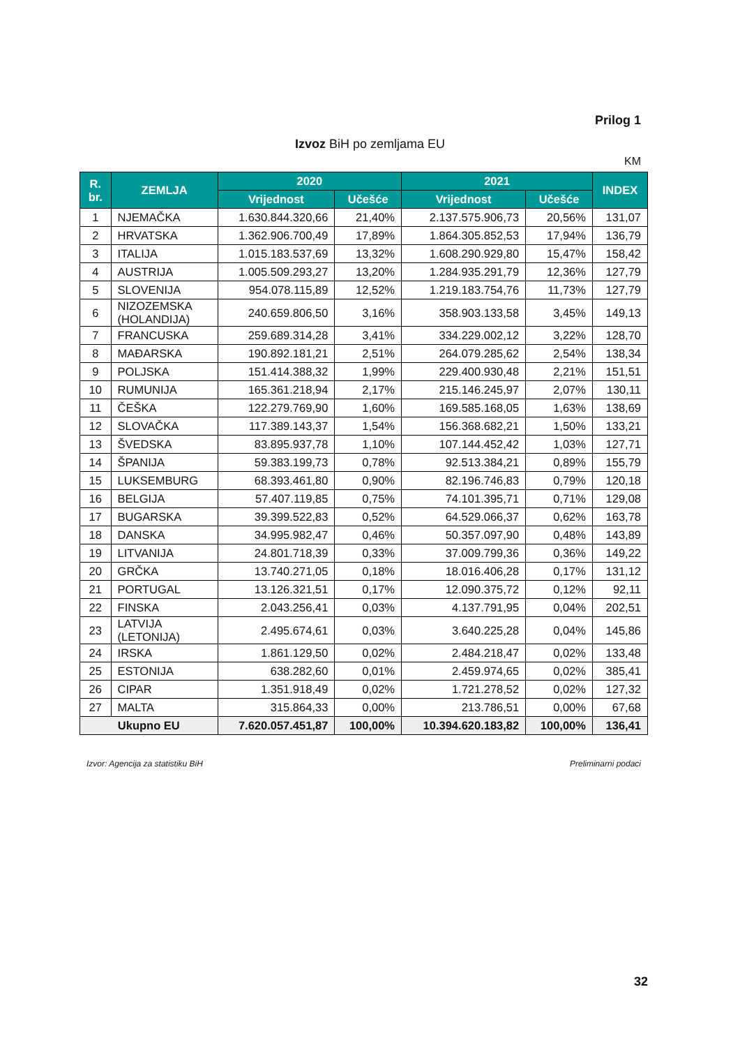Prilog 1
Izvoz BiH po zemljama EU
KM
| R. br. | ZEMLJA | 2020 | | 2021 | | INDEX |
| --- | --- | --- | --- | --- | --- | --- |
| | | Vrijednost | Učešće | Vrijednost | Učešće | |
| 1 | NJEMAČKA | 1.630.844.320,66 | 21,40% | 2.137.575.906,73 | 20,56% | 131,07 |
| 2 | HRVATSKA | 1.362.906.700,49 | 17,89% | 1.864.305.852,53 | 17,94% | 136,79 |
| 3 | ITALIJA | 1.015.183.537,69 | 13,32% | 1.608.290.929,80 | 15,47% | 158,42 |
| 4 | AUSTRIJA | 1.005.509.293,27 | 13,20% | 1.284.935.291,79 | 12,36% | 127,79 |
| 5 | SLOVENIJA | 954.078.115,89 | 12,52% | 1.219.183.754,76 | 11,73% | 127,79 |
| 6 | NIZOZEMSKA (HOLANDIJA) | 240.659.806,50 | 3,16% | 358.903.133,58 | 3,45% | 149,13 |
| 7 | FRANCUSKA | 259.689.314,28 | 3,41% | 334.229.002,12 | 3,22% | 128,70 |
| 8 | MAĐARSKA | 190.892.181,21 | 2,51% | 264.079.285,62 | 2,54% | 138,34 |
| 9 | POLJSKA | 151.414.388,32 | 1,99% | 229.400.930,48 | 2,21% | 151,51 |
| 10 | RUMUNIJA | 165.361.218,94 | 2,17% | 215.146.245,97 | 2,07% | 130,11 |
| 11 | ČEŠKA | 122.279.769,90 | 1,60% | 169.585.168,05 | 1,63% | 138,69 |
| 12 | SLOVAČKA | 117.389.143,37 | 1,54% | 156.368.682,21 | 1,50% | 133,21 |
| 13 | ŠVEDSKA | 83.895.937,78 | 1,10% | 107.144.452,42 | 1,03% | 127,71 |
| 14 | ŠPANIJA | 59.383.199,73 | 0,78% | 92.513.384,21 | 0,89% | 155,79 |
| 15 | LUKSEMBURG | 68.393.461,80 | 0,90% | 82.196.746,83 | 0,79% | 120,18 |
| 16 | BELGIJA | 57.407.119,85 | 0,75% | 74.101.395,71 | 0,71% | 129,08 |
| 17 | BUGARSKA | 39.399.522,83 | 0,52% | 64.529.066,37 | 0,62% | 163,78 |
| 18 | DANSKA | 34.995.982,47 | 0,46% | 50.357.097,90 | 0,48% | 143,89 |
| 19 | LITVANIJA | 24.801.718,39 | 0,33% | 37.009.799,36 | 0,36% | 149,22 |
| 20 | GRČKA | 13.740.271,05 | 0,18% | 18.016.406,28 | 0,17% | 131,12 |
| 21 | PORTUGAL | 13.126.321,51 | 0,17% | 12.090.375,72 | 0,12% | 92,11 |
| 22 | FINSKA | 2.043.256,41 | 0,03% | 4.137.791,95 | 0,04% | 202,51 |
| 23 | LATVIJA (LETONIJA) | 2.495.674,61 | 0,03% | 3.640.225,28 | 0,04% | 145,86 |
| 24 | IRSKA | 1.861.129,50 | 0,02% | 2.484.218,47 | 0,02% | 133,48 |
| 25 | ESTONIJA | 638.282,60 | 0,01% | 2.459.974,65 | 0,02% | 385,41 |
| 26 | CIPAR | 1.351.918,49 | 0,02% | 1.721.278,52 | 0,02% | 127,32 |
| 27 | MALTA | 315.864,33 | 0,00% | 213.786,51 | 0,00% | 67,68 |
| Ukupno EU | | 7.620.057.451,87 | 100,00% | 10.394.620.183,82 | 100,00% | 136,41 |
Izvor: Agencija za statistiku BiH Preliminarni podaci
32